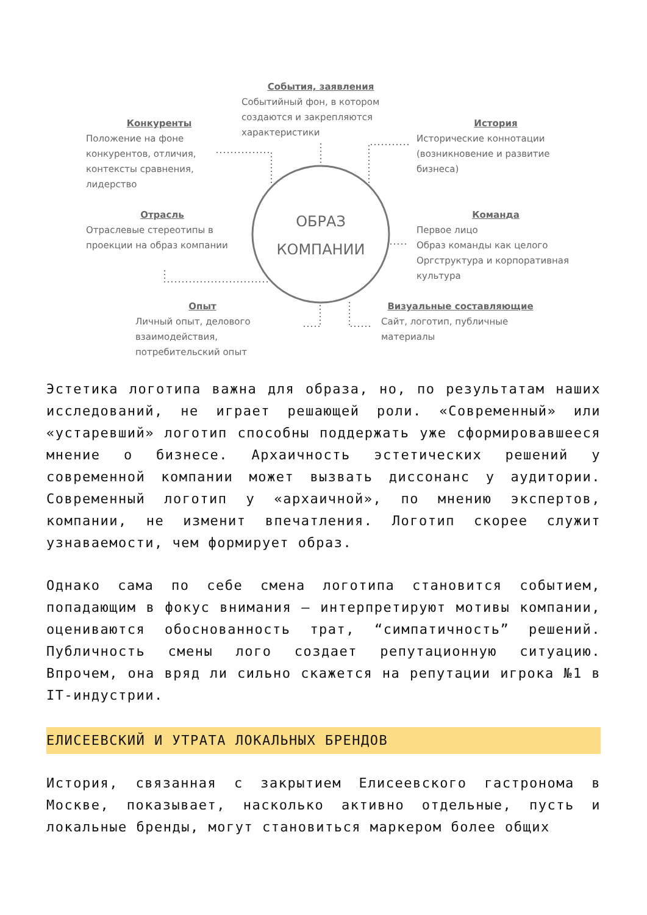События, заявления
Событийный фон, в котором создаются и закрепляются характеристики
Конкуренты
Положение на фоне конкурентов, отличия, контексты сравнения, лидерство
История
Исторические коннотации (возникновение и развитие бизнеса)
Отрасль
Отраслевые стереотипы в проекции на образ компании
ОБРАЗ
КОМПАНИИ
Команда
Первое лицо
Образ команды как целого
Оргструктура и корпоративная культура
Опыт
Личный опыт, делового взаимодействия, потребительский опыт
Визуальные составляющие
Сайт, логотип, публичные материалы
Эстетика логотипа важна для образа, но, по результатам наших исследований, не играет решающей роли. «Современный» или «устаревший» логотип способны поддержать уже сформировавшееся мнение о бизнесе. Архаичность эстетических решений у современной компании может вызвать диссонанс у аудитории. Современный логотип у «архаичной», по мнению экспертов, компании, не изменит впечатления. Логотип скорее служит узнаваемости, чем формирует образ.
Однако сама по себе смена логотипа становится событием, попадающим в фокус внимания – интерпретируют мотивы компании, оцениваются обоснованность трат, “симпатичность” решений. Публичность смены лого создает репутационную ситуацию. Впрочем, она вряд ли сильно скажется на репутации игрока №1 в IT-индустрии.
ЕЛИСЕЕВСКИЙ И УТРАТА ЛОКАЛЬНЫХ БРЕНДОВ
История, связанная с закрытием Елисеевского гастронома в Москве, показывает, насколько активно отдельные, пусть и локальные бренды, могут становиться маркером более общих